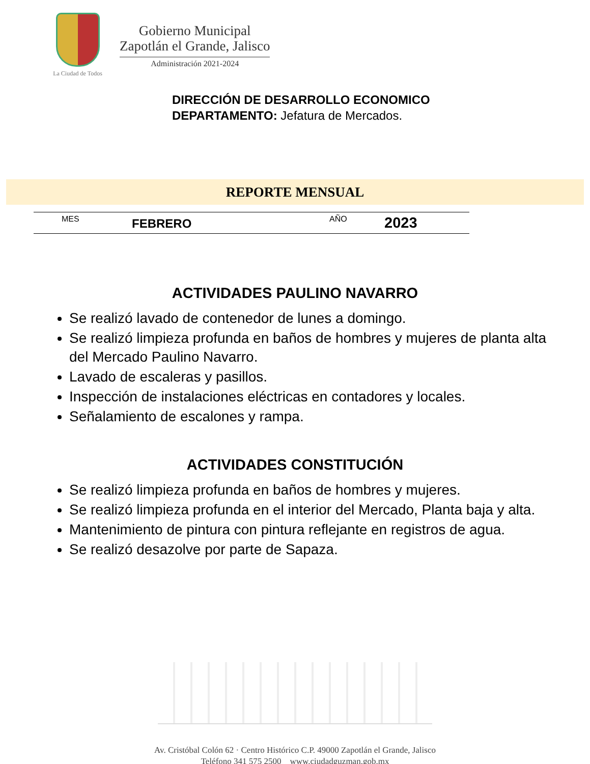La Ciudad de Todos
Gobierno Municipal
Zapotlán el Grande, Jalisco
Administración 2021-2024
DIRECCIÓN DE DESARROLLO ECONOMICO
DEPARTAMENTO: Jefatura de Mercados.
REPORTE MENSUAL
| MES | FEBRERO | AÑO | 2023 |
ACTIVIDADES PAULINO NAVARRO
Se realizó lavado de contenedor de lunes a domingo.
Se realizó limpieza profunda en baños de hombres y mujeres de planta alta del Mercado Paulino Navarro.
Lavado de escaleras y pasillos.
Inspección de instalaciones eléctricas en contadores y locales.
Señalamiento de escalones y rampa.
ACTIVIDADES CONSTITUCIÓN
Se realizó limpieza profunda en baños de hombres y mujeres.
Se realizó limpieza profunda en el interior del Mercado, Planta baja y alta.
Mantenimiento de pintura con pintura reflejante en registros de agua.
Se realizó desazolve por parte de Sapaza.
Av. Cristóbal Colón 62 · Centro Histórico C.P. 49000 Zapotlán el Grande, Jalisco
Teléfono 341 575 2500 www.ciudadguzman.gob.mx